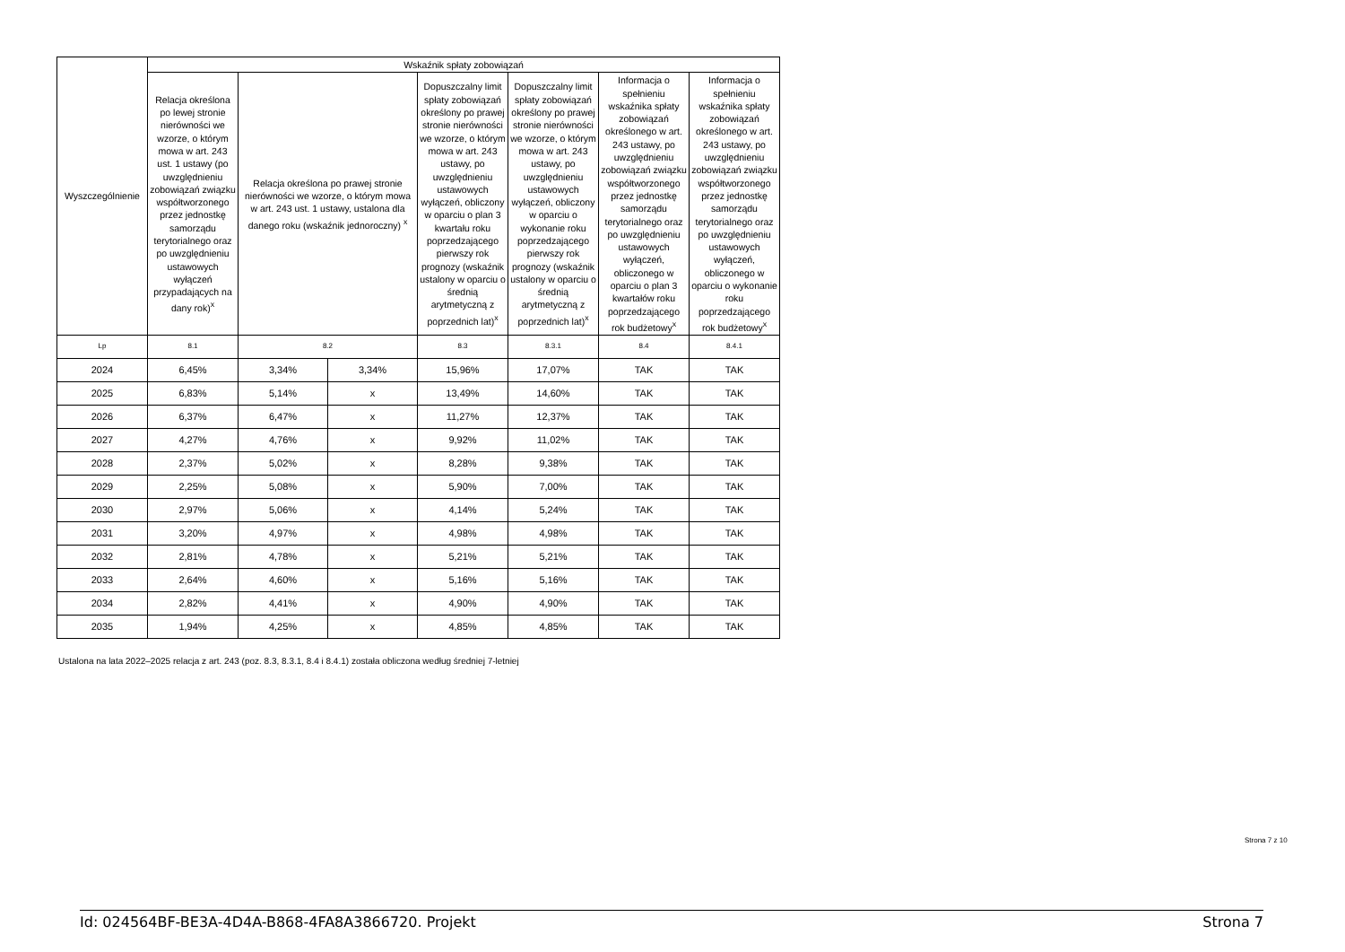| Wyszczególnienie | Wskaźnik spłaty zobowiązań | | | | | | |
| --- | --- | --- | --- | --- | --- | --- | --- |
| | Relacja określona po lewej stronie nierówności we wzorze, o którym mowa w art. 243 ust. 1 ustawy (po uwzględnieniu zobowiązań związku współtworzonego przez jednostkę samorządu terytorialnego oraz po uwzględnieniu ustawowych wyłączeń przypadających na dany rok)<sup>x</sup> | Relacja określona po prawej stronie nierówności we wzorze, o którym mowa w art. 243 ust. 1 ustawy, ustalona dla danego roku (wskaźnik jednoroczny) <sup>x</sup> | | Dopuszczalny limit spłaty zobowiązań określony po prawej stronie nierówności we wzorze, o którym mowa w art. 243 ustawy, po uwzględnieniu ustawowych wyłączeń, obliczony w oparciu o plan 3 kwartału roku poprzedzającego pierwszy rok prognozy (wskaźnik ustalony w oparciu o średnią arytmetyczną z poprzednich lat)<sup>x</sup> | Dopuszczalny limit spłaty zobowiązań określony po prawej stronie nierówności we wzorze, o którym mowa w art. 243 ustawy, po uwzględnieniu ustawowych wyłączeń, obliczony w oparciu o wykonanie roku poprzedzającego pierwszy rok prognozy (wskaźnik ustalony w oparciu o średnią arytmetyczną z poprzednich lat)<sup>x</sup> | Informacja o spełnieniu wskaźnika spłaty zobowiązań określonego w art. 243 ustawy, po uwzględnieniu zobowiązań związku współtworzonego przez jednostkę samorządu terytorialnego oraz po uwzględnieniu ustawowych wyłączeń, obliczonego w oparciu o plan 3 kwartałów roku poprzedzającego rok budżetowy<sup>x</sup> | Informacja o spełnieniu wskaźnika spłaty zobowiązań określonego w art. 243 ustawy, po uwzględnieniu zobowiązań związku współtworzonego przez jednostkę samorządu terytorialnego oraz po uwzględnieniu ustawowych wyłączeń, obliczonego w oparciu o wykonanie roku poprzedzającego rok budżetowy<sup>x</sup> |
| Lp | 8.1 | 8.2 | | 8.3 | 8.3.1 | 8.4 | 8.4.1 |
| 2024 | 6,45% | 3,34% | 3,34% | 15,96% | 17,07% | TAK | TAK |
| 2025 | 6,83% | 5,14% | x | 13,49% | 14,60% | TAK | TAK |
| 2026 | 6,37% | 6,47% | x | 11,27% | 12,37% | TAK | TAK |
| 2027 | 4,27% | 4,76% | x | 9,92% | 11,02% | TAK | TAK |
| 2028 | 2,37% | 5,02% | x | 8,28% | 9,38% | TAK | TAK |
| 2029 | 2,25% | 5,08% | x | 5,90% | 7,00% | TAK | TAK |
| 2030 | 2,97% | 5,06% | x | 4,14% | 5,24% | TAK | TAK |
| 2031 | 3,20% | 4,97% | x | 4,98% | 4,98% | TAK | TAK |
| 2032 | 2,81% | 4,78% | x | 5,21% | 5,21% | TAK | TAK |
| 2033 | 2,64% | 4,60% | x | 5,16% | 5,16% | TAK | TAK |
| 2034 | 2,82% | 4,41% | x | 4,90% | 4,90% | TAK | TAK |
| 2035 | 1,94% | 4,25% | x | 4,85% | 4,85% | TAK | TAK |
Ustalona na lata 2022–2025 relacja z art. 243 (poz. 8.3, 8.3.1, 8.4 i 8.4.1) została obliczona według średniej 7-letniej
Strona 7 z 10
Id: 024564BF-BE3A-4D4A-B868-4FA8A3866720. Projekt Strona 7